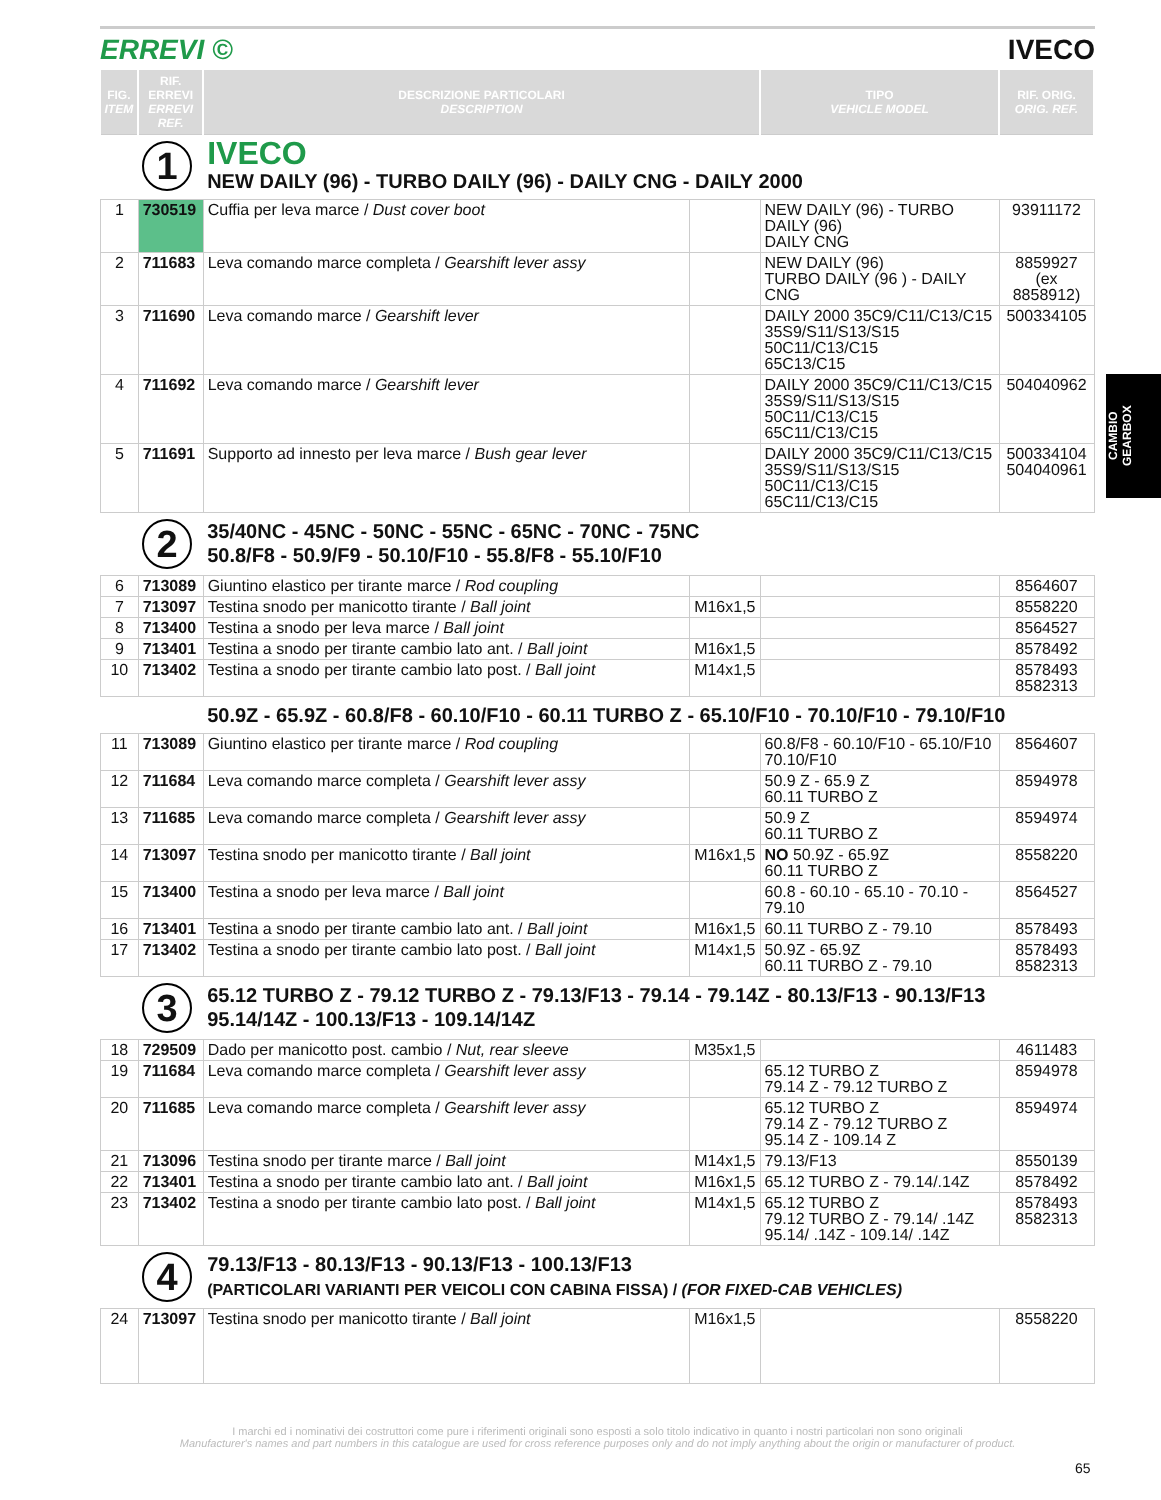ERREVI © IVECO
CAMBIO
GEARBOX
| FIG. ITEM | RIF. ERREVI ERREVI REF. | DESCRIZIONE PARTICOLARI DESCRIPTION | | TIPO VEHICLE MODEL | RIF. ORIG. ORIG. REF. |
| --- | --- | --- | --- | --- | --- |
| | 1 | IVECO NEW DAILY (96) - TURBO DAILY (96) - DAILY CNG - DAILY 2000 | | | |
| 1 | 730519 | Cuffia per leva marce / Dust cover boot | | NEW DAILY (96) - TURBO DAILY (96) DAILY CNG | 93911172 |
| 2 | 711683 | Leva comando marce completa / Gearshift lever assy | | NEW DAILY (96) TURBO DAILY (96 ) - DAILY CNG | 8859927 (ex 8858912) |
| 3 | 711690 | Leva comando marce / Gearshift lever | | DAILY 2000 35C9/C11/C13/C15 35S9/S11/S13/S15 50C11/C13/C15 65C13/C15 | 500334105 |
| 4 | 711692 | Leva comando marce / Gearshift lever | | DAILY 2000 35C9/C11/C13/C15 35S9/S11/S13/S15 50C11/C13/C15 65C11/C13/C15 | 504040962 |
| 5 | 711691 | Supporto ad innesto per leva marce / Bush gear lever | | DAILY 2000 35C9/C11/C13/C15 35S9/S11/S13/S15 50C11/C13/C15 65C11/C13/C15 | 500334104 504040961 |
| | 2 | 35/40NC - 45NC - 50NC - 55NC - 65NC - 70NC - 75NC 50.8/F8 - 50.9/F9 - 50.10/F10 - 55.8/F8 - 55.10/F10 | | | |
| 6 | 713089 | Giuntino elastico per tirante marce / Rod coupling | | | 8564607 |
| 7 | 713097 | Testina snodo per manicotto tirante / Ball joint | M16x1,5 | | 8558220 |
| 8 | 713400 | Testina a snodo per leva marce / Ball joint | | | 8564527 |
| 9 | 713401 | Testina a snodo per tirante cambio lato ant. / Ball joint | M16x1,5 | | 8578492 |
| 10 | 713402 | Testina a snodo per tirante cambio lato post. / Ball joint | M14x1,5 | | 8578493 8582313 |
| | | 50.9Z - 65.9Z - 60.8/F8 - 60.10/F10 - 60.11 TURBO Z - 65.10/F10 - 70.10/F10 - 79.10/F10 | | | |
| 11 | 713089 | Giuntino elastico per tirante marce / Rod coupling | | 60.8/F8 - 60.10/F10 - 65.10/F10 70.10/F10 | 8564607 |
| 12 | 711684 | Leva comando marce completa / Gearshift lever assy | | 50.9 Z - 65.9 Z 60.11 TURBO Z | 8594978 |
| 13 | 711685 | Leva comando marce completa / Gearshift lever assy | | 50.9 Z 60.11 TURBO Z | 8594974 |
| 14 | 713097 | Testina snodo per manicotto tirante / Ball joint | M16x1,5 | NO 50.9Z - 65.9Z 60.11 TURBO Z | 8558220 |
| 15 | 713400 | Testina a snodo per leva marce / Ball joint | | 60.8 - 60.10 - 65.10 - 70.10 - 79.10 | 8564527 |
| 16 | 713401 | Testina a snodo per tirante cambio lato ant. / Ball joint | M16x1,5 | 60.11 TURBO Z - 79.10 | 8578493 |
| 17 | 713402 | Testina a snodo per tirante cambio lato post. / Ball joint | M14x1,5 | 50.9Z - 65.9Z 60.11 TURBO Z - 79.10 | 8578493 8582313 |
| | 3 | 65.12 TURBO Z - 79.12 TURBO Z - 79.13/F13 - 79.14 - 79.14Z - 80.13/F13 - 90.13/F13 95.14/14Z - 100.13/F13 - 109.14/14Z | | | |
| 18 | 729509 | Dado per manicotto post. cambio / Nut, rear sleeve | M35x1,5 | | 4611483 |
| 19 | 711684 | Leva comando marce completa / Gearshift lever assy | | 65.12 TURBO Z 79.14 Z - 79.12 TURBO Z | 8594978 |
| 20 | 711685 | Leva comando marce completa / Gearshift lever assy | | 65.12 TURBO Z 79.14 Z - 79.12 TURBO Z 95.14 Z - 109.14 Z | 8594974 |
| 21 | 713096 | Testina snodo per tirante marce / Ball joint | M14x1,5 | 79.13/F13 | 8550139 |
| 22 | 713401 | Testina a snodo per tirante cambio lato ant. / Ball joint | M16x1,5 | 65.12 TURBO Z - 79.14/.14Z | 8578492 |
| 23 | 713402 | Testina a snodo per tirante cambio lato post. / Ball joint | M14x1,5 | 65.12 TURBO Z 79.12 TURBO Z - 79.14/ .14Z 95.14/ .14Z - 109.14/ .14Z | 8578493 8582313 |
| | 4 | 79.13/F13 - 80.13/F13 - 90.13/F13 - 100.13/F13 (PARTICOLARI VARIANTI PER VEICOLI CON CABINA FISSA) / (FOR FIXED-CAB VEHICLES) | | | |
| 24 | 713097 | Testina snodo per manicotto tirante / Ball joint | M16x1,5 | | 8558220 |
I marchi ed i nominativi dei costruttori come pure i riferimenti originali sono esposti a solo titolo indicativo in quanto i nostri particolari non sono originali
Manufacturer's names and part numbers in this catalogue are used for cross reference purposes only and do not imply anything about the origin or manufacturer of product.
65